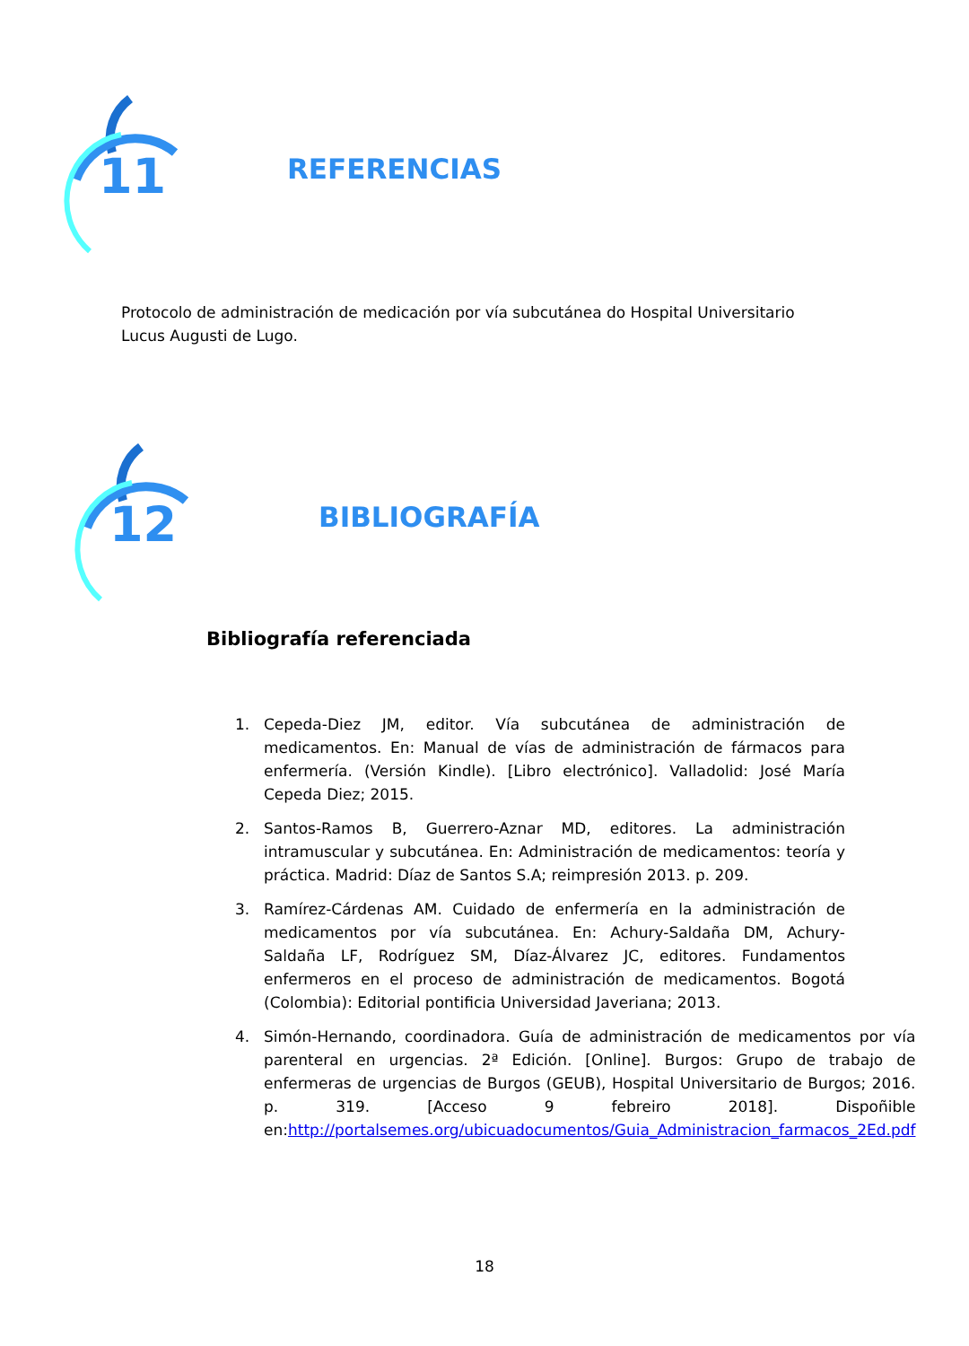11
REFERENCIAS
Protocolo de administración de medicación por vía subcutánea do Hospital Universitario Lucus Augusti de Lugo.
12
BIBLIOGRAFÍA
Bibliografía referenciada
1. Cepeda-Diez JM, editor. Vía subcutánea de administración de medicamentos. En: Manual de vías de administración de fármacos para enfermería. (Versión Kindle). [Libro electrónico]. Valladolid: José María Cepeda Diez; 2015.
2. Santos-Ramos B, Guerrero-Aznar MD, editores. La administración intramuscular y subcutánea. En: Administración de medicamentos: teoría y práctica. Madrid: Díaz de Santos S.A; reimpresión 2013. p. 209.
3. Ramírez-Cárdenas AM. Cuidado de enfermería en la administración de medicamentos por vía subcutánea. En: Achury-Saldaña DM, Achury-Saldaña LF, Rodríguez SM, Díaz-Álvarez JC, editores. Fundamentos enfermeros en el proceso de administración de medicamentos. Bogotá (Colombia): Editorial pontificia Universidad Javeriana; 2013.
4. Simón-Hernando, coordinadora. Guía de administración de medicamentos por vía parenteral en urgencias. 2ª Edición. [Online]. Burgos: Grupo de trabajo de enfermeras de urgencias de Burgos (GEUB), Hospital Universitario de Burgos; 2016. p. 319. [Acceso 9 febreiro 2018]. Dispoñible en:http://portalsemes.org/ubicuadocumentos/Guia_Administracion_farmacos_2Ed.pdf
18